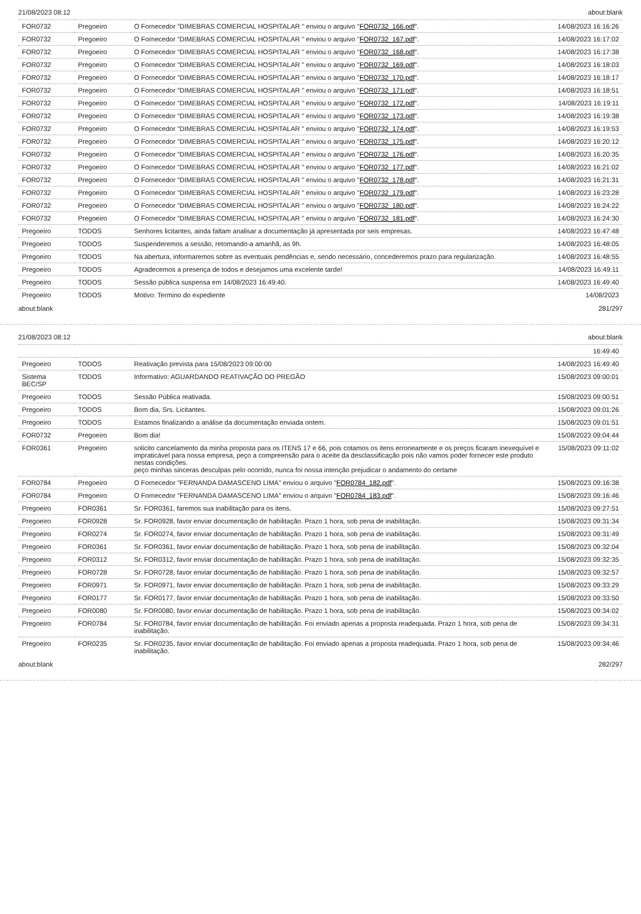21/08/2023 08:12 about:blank
| FOR0732 | Pregoeiro | O Fornecedor "DIMEBRAS COMERCIAL HOSPITALAR " enviou o arquivo " FOR0732_166.pdf ". | 14/08/2023 16:16:26 |
| FOR0732 | Pregoeiro | O Fornecedor "DIMEBRAS COMERCIAL HOSPITALAR " enviou o arquivo " FOR0732_167.pdf ". | 14/08/2023 16:17:02 |
| FOR0732 | Pregoeiro | O Fornecedor "DIMEBRAS COMERCIAL HOSPITALAR " enviou o arquivo " FOR0732_168.pdf ". | 14/08/2023 16:17:38 |
| FOR0732 | Pregoeiro | O Fornecedor "DIMEBRAS COMERCIAL HOSPITALAR " enviou o arquivo " FOR0732_169.pdf ". | 14/08/2023 16:18:03 |
| FOR0732 | Pregoeiro | O Fornecedor "DIMEBRAS COMERCIAL HOSPITALAR " enviou o arquivo " FOR0732_170.pdf ". | 14/08/2023 16:18:17 |
| FOR0732 | Pregoeiro | O Fornecedor "DIMEBRAS COMERCIAL HOSPITALAR " enviou o arquivo " FOR0732_171.pdf ". | 14/08/2023 16:18:51 |
| FOR0732 | Pregoeiro | O Fornecedor "DIMEBRAS COMERCIAL HOSPITALAR " enviou o arquivo " FOR0732_172.pdf ". | 14/08/2023 16:19:11 |
| FOR0732 | Pregoeiro | O Fornecedor "DIMEBRAS COMERCIAL HOSPITALAR " enviou o arquivo " FOR0732_173.pdf ". | 14/08/2023 16:19:38 |
| FOR0732 | Pregoeiro | O Fornecedor "DIMEBRAS COMERCIAL HOSPITALAR " enviou o arquivo " FOR0732_174.pdf ". | 14/08/2023 16:19:53 |
| FOR0732 | Pregoeiro | O Fornecedor "DIMEBRAS COMERCIAL HOSPITALAR " enviou o arquivo " FOR0732_175.pdf ". | 14/08/2023 16:20:12 |
| FOR0732 | Pregoeiro | O Fornecedor "DIMEBRAS COMERCIAL HOSPITALAR " enviou o arquivo " FOR0732_176.pdf ". | 14/08/2023 16:20:35 |
| FOR0732 | Pregoeiro | O Fornecedor "DIMEBRAS COMERCIAL HOSPITALAR " enviou o arquivo " FOR0732_177.pdf ". | 14/08/2023 16:21:02 |
| FOR0732 | Pregoeiro | O Fornecedor "DIMEBRAS COMERCIAL HOSPITALAR " enviou o arquivo " FOR0732_178.pdf ". | 14/08/2023 16:21:31 |
| FOR0732 | Pregoeiro | O Fornecedor "DIMEBRAS COMERCIAL HOSPITALAR " enviou o arquivo " FOR0732_179.pdf ". | 14/08/2023 16:23:28 |
| FOR0732 | Pregoeiro | O Fornecedor "DIMEBRAS COMERCIAL HOSPITALAR " enviou o arquivo " FOR0732_180.pdf ". | 14/08/2023 16:24:22 |
| FOR0732 | Pregoeiro | O Fornecedor "DIMEBRAS COMERCIAL HOSPITALAR " enviou o arquivo " FOR0732_181.pdf ". | 14/08/2023 16:24:30 |
| Pregoeiro | TODOS | Senhores licitantes, ainda faltam analisar a documentação já apresentada por seis empresas. | 14/08/2023 16:47:48 |
| Pregoeiro | TODOS | Suspenderemos a sessão, retomando-a amanhã, as 9h. | 14/08/2023 16:48:05 |
| Pregoeiro | TODOS | Na abertura, informaremos sobre as eventuais pendências e, sendo necessário, concederemos prazo para regularização. | 14/08/2023 16:48:55 |
| Pregoeiro | TODOS | Agradecemos a presença de todos e desejamos uma excelente tarde! | 14/08/2023 16:49:11 |
| Pregoeiro | TODOS | Sessão pública suspensa em 14/08/2023 16:49:40. | 14/08/2023 16:49:40 |
| Pregoeiro | TODOS | Motivo: Termino do expediente | 14/08/2023 |
about:blank 281/297
21/08/2023 08:12 about:blank
| | | | 16:49:40 |
| Pregoeiro | TODOS | Reativação prevista para 15/08/2023 09:00:00 | 14/08/2023 16:49:40 |
| Sistema BEC/SP | TODOS | Informativo: AGUARDANDO REATIVAÇÃO DO PREGÃO | 15/08/2023 09:00:01 |
| Pregoeiro | TODOS | Sessão Pública reativada. | 15/08/2023 09:00:51 |
| Pregoeiro | TODOS | Bom dia, Srs. Licitantes. | 15/08/2023 09:01:26 |
| Pregoeiro | TODOS | Estamos finalizando a análise da documentação enviada ontem. | 15/08/2023 09:01:51 |
| FOR0732 | Pregoeiro | Bom dia! | 15/08/2023 09:04:44 |
| FOR0361 | Pregoeiro | solicito cancelamento da minha proposta para os ITENS 17 e 66, pois cotamos os itens erroneamente e os preços ficaram inexequível e impraticável para nossa empresa, peço a compreensão para o aceite da desclassificação pois não vamos poder fornecer este produto nestas condições. peço minhas sinceras desculpas pelo ocorrido, nunca foi nossa intenção prejudicar o andamento do certame | 15/08/2023 09:11:02 |
| FOR0784 | Pregoeiro | O Fornecedor "FERNANDA DAMASCENO LIMA" enviou o arquivo " FOR0784_182.pdf ". | 15/08/2023 09:16:38 |
| FOR0784 | Pregoeiro | O Fornecedor "FERNANDA DAMASCENO LIMA" enviou o arquivo " FOR0784_183.pdf ". | 15/08/2023 09:16:46 |
| Pregoeiro | FOR0361 | Sr. FOR0361, faremos sua inabilitação para os itens. | 15/08/2023 09:27:51 |
| Pregoeiro | FOR0928 | Sr. FOR0928, favor enviar documentação de habilitação. Prazo 1 hora, sob pena de inabilitação. | 15/08/2023 09:31:34 |
| Pregoeiro | FOR0274 | Sr. FOR0274, favor enviar documentação de habilitação. Prazo 1 hora, sob pena de inabilitação. | 15/08/2023 09:31:49 |
| Pregoeiro | FOR0361 | Sr. FOR0361, favor enviar documentação de habilitação. Prazo 1 hora, sob pena de inabilitação. | 15/08/2023 09:32:04 |
| Pregoeiro | FOR0312 | Sr. FOR0312, favor enviar documentação de habilitação. Prazo 1 hora, sob pena de inabilitação. | 15/08/2023 09:32:35 |
| Pregoeiro | FOR0728 | Sr. FOR0728, favor enviar documentação de habilitação. Prazo 1 hora, sob pena de inabilitação. | 15/08/2023 09:32:57 |
| Pregoeiro | FOR0971 | Sr. FOR0971, favor enviar documentação de habilitação. Prazo 1 hora, sob pena de inabilitação. | 15/08/2023 09:33:29 |
| Pregoeiro | FOR0177 | Sr. FOR0177, favor enviar documentação de habilitação. Prazo 1 hora, sob pena de inabilitação. | 15/08/2023 09:33:50 |
| Pregoeiro | FOR0080 | Sr. FOR0080, favor enviar documentação de habilitação. Prazo 1 hora, sob pena de inabilitação. | 15/08/2023 09:34:02 |
| Pregoeiro | FOR0784 | Sr. FOR0784, favor enviar documentação de habilitação. Foi enviado apenas a proposta readequada. Prazo 1 hora, sob pena de inabilitação. | 15/08/2023 09:34:31 |
| Pregoeiro | FOR0235 | Sr. FOR0235, favor enviar documentação de habilitação. Foi enviado apenas a proposta readequada. Prazo 1 hora, sob pena de inabilitação. | 15/08/2023 09:34:46 |
about:blank 282/297